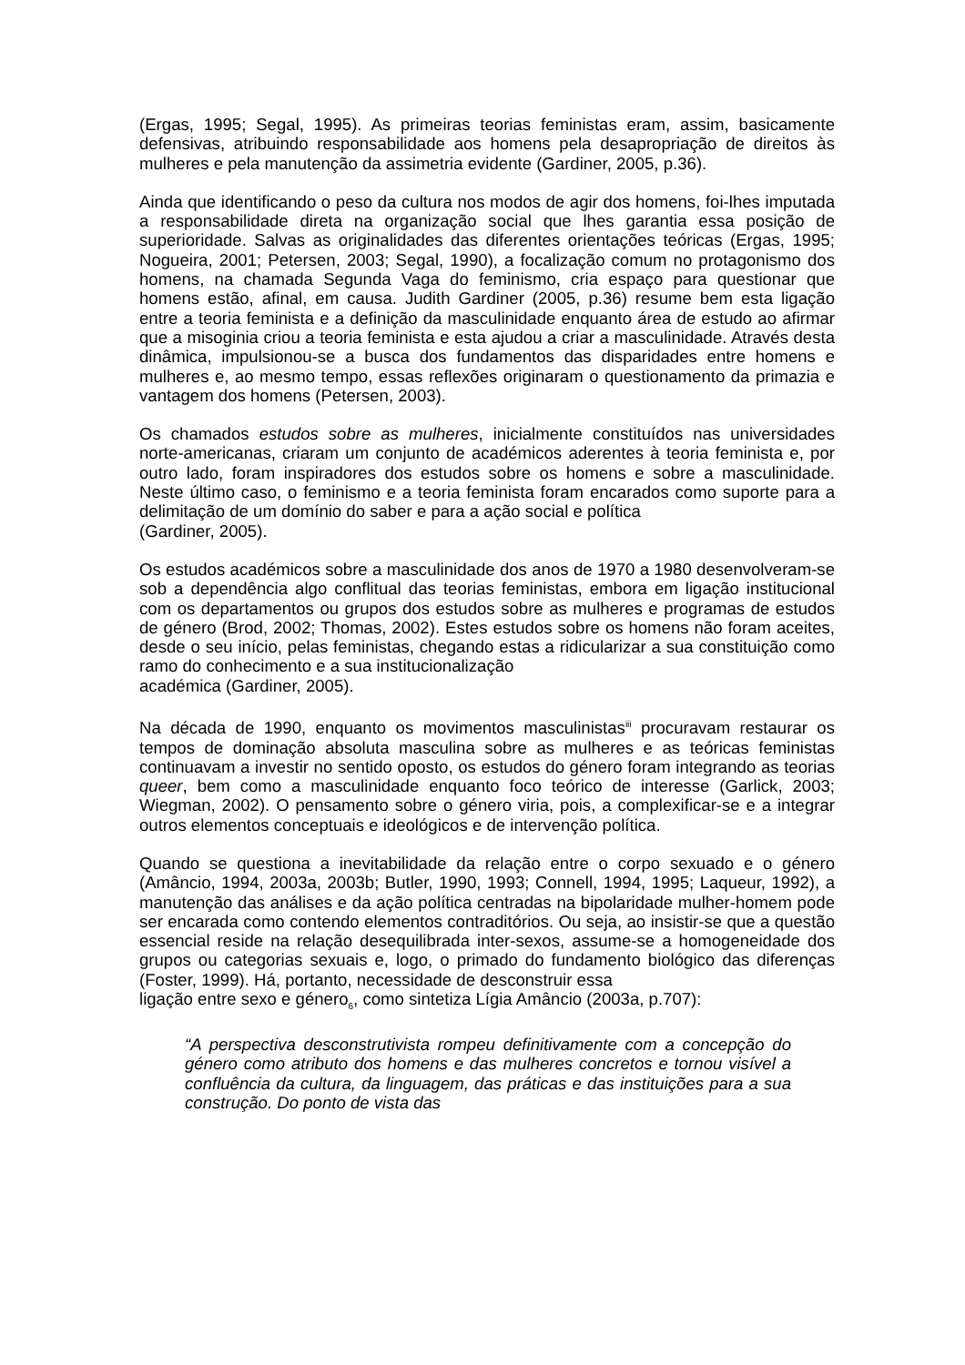(Ergas, 1995; Segal, 1995). As primeiras teorias feministas eram, assim, basicamente defensivas, atribuindo responsabilidade aos homens pela desapropriação de direitos às mulheres e pela manutenção da assimetria evidente (Gardiner, 2005, p.36).
Ainda que identificando o peso da cultura nos modos de agir dos homens, foi-lhes imputada a responsabilidade direta na organização social que lhes garantia essa posição de superioridade. Salvas as originalidades das diferentes orientações teóricas (Ergas, 1995; Nogueira, 2001; Petersen, 2003; Segal, 1990), a focalização comum no protagonismo dos homens, na chamada Segunda Vaga do feminismo, cria espaço para questionar que homens estão, afinal, em causa. Judith Gardiner (2005, p.36) resume bem esta ligação entre a teoria feminista e a definição da masculinidade enquanto área de estudo ao afirmar que a misoginia criou a teoria feminista e esta ajudou a criar a masculinidade. Através desta dinâmica, impulsionou-se a busca dos fundamentos das disparidades entre homens e mulheres e, ao mesmo tempo, essas reflexões originaram o questionamento da primazia e vantagem dos homens (Petersen, 2003).
Os chamados estudos sobre as mulheres, inicialmente constituídos nas universidades norte-americanas, criaram um conjunto de académicos aderentes à teoria feminista e, por outro lado, foram inspiradores dos estudos sobre os homens e sobre a masculinidade. Neste último caso, o feminismo e a teoria feminista foram encarados como suporte para a delimitação de um domínio do saber e para a ação social e política
(Gardiner, 2005).
Os estudos académicos sobre a masculinidade dos anos de 1970 a 1980 desenvolveram-se sob a dependência algo conflitual das teorias feministas, embora em ligação institucional com os departamentos ou grupos dos estudos sobre as mulheres e programas de estudos de género (Brod, 2002; Thomas, 2002). Estes estudos sobre os homens não foram aceites, desde o seu início, pelas feministas, chegando estas a ridicularizar a sua constituição como ramo do conhecimento e a sua institucionalização
académica (Gardiner, 2005).
Na década de 1990, enquanto os movimentos masculinistas<sup>iii</sup> procuravam restaurar os tempos de dominação absoluta masculina sobre as mulheres e as teóricas feministas continuavam a investir no sentido oposto, os estudos do género foram integrando as teorias queer, bem como a masculinidade enquanto foco teórico de interesse (Garlick, 2003; Wiegman, 2002). O pensamento sobre o género viria, pois, a complexificar-se e a integrar outros elementos conceptuais e ideológicos e de intervenção política.
Quando se questiona a inevitabilidade da relação entre o corpo sexuado e o género (Amâncio, 1994, 2003a, 2003b; Butler, 1990, 1993; Connell, 1994, 1995; Laqueur, 1992), a manutenção das análises e da ação política centradas na bipolaridade mulher-homem pode ser encarada como contendo elementos contraditórios. Ou seja, ao insistir-se que a questão essencial reside na relação desequilibrada inter-sexos, assume-se a homogeneidade dos grupos ou categorias sexuais e, logo, o primado do fundamento biológico das diferenças (Foster, 1999). Há, portanto, necessidade de desconstruir essa
ligação entre sexo e género<sub>6</sub>, como sintetiza Lígia Amâncio (2003a, p.707):
“A perspectiva desconstrutivista rompeu definitivamente com a concepção do género como atributo dos homens e das mulheres concretos e tornou visível a confluência da cultura, da linguagem, das práticas e das instituições para a sua construção. Do ponto de vista das